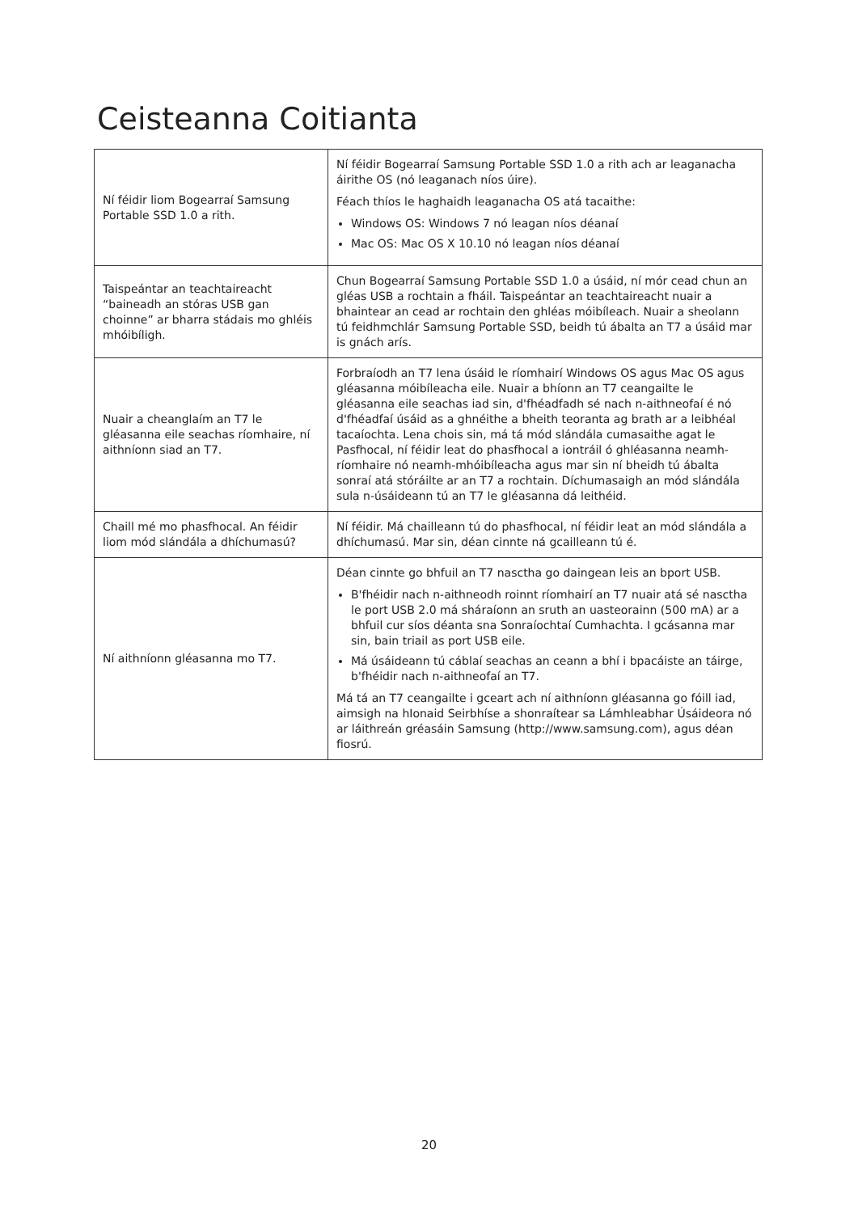Ceisteanna Coitianta
| Ní féidir liom Bogearraí Samsung Portable SSD 1.0 a rith. | Ní féidir Bogearraí Samsung Portable SSD 1.0 a rith ach ar leaganacha áirithe OS (nó leaganach níos úire). Féach thíos le haghaidh leaganacha OS atá tacaithe: Windows OS: Windows 7 nó leagan níos déanaí Mac OS: Mac OS X 10.10 nó leagan níos déanaí |
| Taispeántar an teachtaireacht “baineadh an stóras USB gan choinne” ar bharra stádais mo ghléis mhóibíligh. | Chun Bogearraí Samsung Portable SSD 1.0 a úsáid, ní mór cead chun an gléas USB a rochtain a fháil. Taispeántar an teachtaireacht nuair a bhaintear an cead ar rochtain den ghléas móibíleach. Nuair a sheolann tú feidhmchlár Samsung Portable SSD, beidh tú ábalta an T7 a úsáid mar is gnách arís. |
| Nuair a cheanglaím an T7 le gléasanna eile seachas ríomhaire, ní aithníonn siad an T7. | Forbraíodh an T7 lena úsáid le ríomhairí Windows OS agus Mac OS agus gléasanna móibíleacha eile. Nuair a bhíonn an T7 ceangailte le gléasanna eile seachas iad sin, d'fhéadfadh sé nach n-aithneofaí é nó d'fhéadfaí úsáid as a ghnéithe a bheith teoranta ag brath ar a leibhéal tacaíochta. Lena chois sin, má tá mód slándála cumasaithe agat le Pasfhocal, ní féidir leat do phasfhocal a iontráil ó ghléasanna neamh-ríomhaire nó neamh-mhóibíleacha agus mar sin ní bheidh tú ábalta sonraí atá stóráilte ar an T7 a rochtain. Díchumasaigh an mód slándála sula n-úsáideann tú an T7 le gléasanna dá leithéid. |
| Chaill mé mo phasfhocal. An féidir liom mód slándála a dhíchumasú? | Ní féidir. Má chailleann tú do phasfhocal, ní féidir leat an mód slándála a dhíchumasú. Mar sin, déan cinnte ná gcailleann tú é. |
| Ní aithníonn gléasanna mo T7. | Déan cinnte go bhfuil an T7 nasctha go daingean leis an bport USB. B'fhéidir nach n-aithneodh roinnt ríomhairí an T7 nuair atá sé nasctha le port USB 2.0 má sháraíonn an sruth an uasteorainn (500 mA) ar a bhfuil cur síos déanta sna Sonraíochtaí Cumhachta. I gcásanna mar sin, bain triail as port USB eile. Má úsáideann tú cáblaí seachas an ceann a bhí i bpacáiste an táirge, b'fhéidir nach n-aithneofaí an T7. Má tá an T7 ceangailte i gceart ach ní aithníonn gléasanna go fóill iad, aimsigh na hIonaid Seirbhíse a shonraítear sa Lámhleabhar Úsáideora nó ar láithreán gréasáin Samsung ( http://www.samsung.com ), agus déan fiosrú. |
20